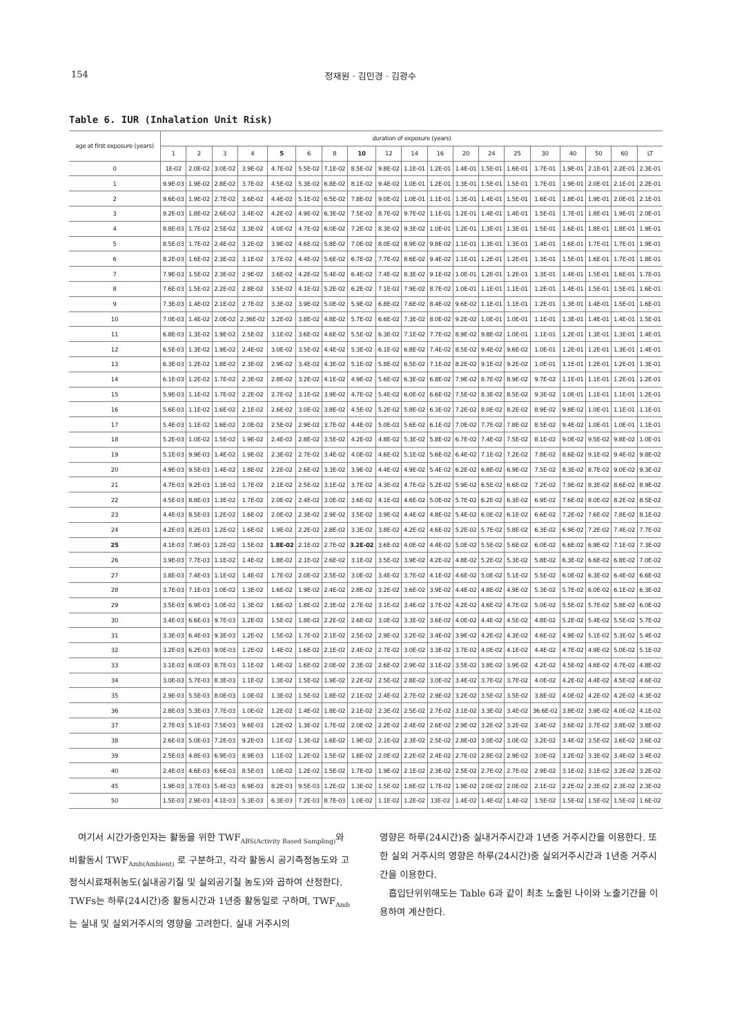154 정재원 · 김민경 · 김광수
Table 6. IUR (Inhalation Unit Risk)
| age at first exposure (years) | duration of exposure (years) | | | | | | | | | | | | | | | | | | |
| --- | --- | --- | --- | --- | --- | --- | --- | --- | --- | --- | --- | --- | --- | --- | --- | --- | --- | --- | --- |
| | 1 | 2 | 3 | 4 | 5 | 6 | 8 | 10 | 12 | 14 | 16 | 20 | 24 | 25 | 30 | 40 | 50 | 60 | LT |
| 0 | 1E-02 | 2.0E-02 | 3.0E-02 | 3.9E-02 | 4.7E-02 | 5.5E-02 | 7.1E-02 | 8.5E-02 | 9.8E-02 | 1.1E-01 | 1.2E-01 | 1.4E-01 | 1.5E-01 | 1.6E-01 | 1.7E-01 | 1.9E-01 | 2.1E-01 | 2.2E-01 | 2.3E-01 |
| 1 | 9.9E-03 | 1.9E-02 | 2.8E-02 | 3.7E-02 | 4.5E-02 | 5.3E-02 | 6.8E-02 | 8.1E-02 | 9.4E-02 | 1.0E-01 | 1.2E-01 | 1.3E-01 | 1.5E-01 | 1.5E-01 | 1.7E-01 | 1.9E-01 | 2.0E-01 | 2.1E-01 | 2.2E-01 |
| 2 | 9.6E-03 | 1.9E-02 | 2.7E-02 | 3.6E-02 | 4.4E-02 | 5.1E-02 | 6.5E-02 | 7.8E-02 | 9.0E-02 | 1.0E-01 | 1.1E-01 | 1.3E-01 | 1.4E-01 | 1.5E-01 | 1.6E-01 | 1.8E-01 | 1.9E-01 | 2.0E-01 | 2.1E-01 |
| 3 | 9.2E-03 | 1.8E-02 | 2.6E-02 | 3.4E-02 | 4.2E-02 | 4.9E-02 | 6.3E-02 | 7.5E-02 | 8.7E-02 | 9.7E-02 | 1.1E-01 | 1.2E-01 | 1.4E-01 | 1.4E-01 | 1.5E-01 | 1.7E-01 | 1.8E-01 | 1.9E-01 | 2.0E-01 |
| 4 | 8.8E-03 | 1.7E-02 | 2.5E-02 | 3.3E-02 | 4.0E-02 | 4.7E-02 | 6.0E-02 | 7.2E-02 | 8.3E-02 | 9.3E-02 | 1.0E-01 | 1.2E-01 | 1.3E-01 | 1.3E-01 | 1.5E-01 | 1.6E-01 | 1.8E-01 | 1.8E-01 | 1.9E-01 |
| 5 | 8.5E-03 | 1.7E-02 | 2.4E-02 | 3.2E-02 | 3.9E-02 | 4.6E-02 | 5.8E-02 | 7.0E-02 | 8.0E-02 | 8.9E-02 | 9.8E-02 | 1.1E-01 | 1.3E-01 | 1.3E-01 | 1.4E-01 | 1.6E-01 | 1.7E-01 | 1.7E-01 | 1.9E-01 |
| 6 | 8.2E-03 | 1.6E-02 | 2.3E-02 | 3.1E-02 | 3.7E-02 | 4.4E-02 | 5.6E-02 | 6.7E-02 | 7.7E-02 | 8.6E-02 | 9.4E-02 | 1.1E-01 | 1.2E-01 | 1.2E-01 | 1.3E-01 | 1.5E-01 | 1.6E-01 | 1.7E-01 | 1.8E-01 |
| 7 | 7.9E-03 | 1.5E-02 | 2.3E-02 | 2.9E-02 | 3.6E-02 | 4.2E-02 | 5.4E-02 | 6.4E-02 | 7.4E-02 | 8.3E-02 | 9.1E-02 | 1.0E-01 | 1.2E-01 | 1.2E-01 | 1.3E-01 | 1.4E-01 | 1.5E-01 | 1.6E-01 | 1.7E-01 |
| 8 | 7.6E-03 | 1.5E-02 | 2.2E-02 | 2.8E-02 | 3.5E-02 | 4.1E-02 | 5.2E-02 | 6.2E-02 | 7.1E-02 | 7.9E-02 | 8.7E-02 | 1.0E-01 | 1.1E-01 | 1.1E-01 | 1.2E-01 | 1.4E-01 | 1.5E-01 | 1.5E-01 | 1.6E-01 |
| 9 | 7.3E-03 | 1.4E-02 | 2.1E-02 | 2.7E-02 | 3.3E-02 | 3.9E-02 | 5.0E-02 | 5.9E-02 | 6.8E-02 | 7.6E-02 | 8.4E-02 | 9.6E-02 | 1.1E-01 | 1.1E-01 | 1.2E-01 | 1.3E-01 | 1.4E-01 | 1.5E-01 | 1.6E-01 |
| 10 | 7.0E-03 | 1.4E-02 | 2.0E-02 | 2.36E-02 | 3.2E-02 | 3.8E-02 | 4.8E-02 | 5.7E-02 | 6.6E-02 | 7.3E-02 | 8.0E-02 | 9.2E-02 | 1.0E-01 | 1.0E-01 | 1.1E-01 | 1.3E-01 | 1.4E-01 | 1.4E-01 | 1.5E-01 |
| 11 | 6.8E-03 | 1.3E-02 | 1.9E-02 | 2.5E-02 | 3.1E-02 | 3.6E-02 | 4.6E-02 | 5.5E-02 | 6.3E-02 | 7.1E-02 | 7.7E-02 | 8.9E-02 | 9.8E-02 | 1.0E-01 | 1.1E-01 | 1.2E-01 | 1.3E-01 | 1.3E-01 | 1.4E-01 |
| 12 | 6.5E-03 | 1.3E-02 | 1.9E-02 | 2.4E-02 | 3.0E-02 | 3.5E-02 | 4.4E-02 | 5.3E-02 | 6.1E-02 | 6.8E-02 | 7.4E-02 | 8.5E-02 | 9.4E-02 | 9.6E-02 | 1.0E-01 | 1.2E-01 | 1.2E-01 | 1.3E-01 | 1.4E-01 |
| 13 | 6.3E-03 | 1.2E-02 | 1.8E-02 | 2.3E-02 | 2.9E-02 | 3.4E-02 | 4.3E-02 | 5.1E-02 | 5.8E-02 | 6.5E-02 | 7.1E-02 | 8.2E-02 | 9.1E-02 | 9.2E-02 | 1.0E-01 | 1.1E-01 | 1.2E-01 | 1.2E-01 | 1.3E-01 |
| 14 | 6.1E-03 | 1.2E-02 | 1.7E-02 | 2.3E-02 | 2.8E-02 | 3.2E-02 | 4.1E-02 | 4.9E-02 | 5.6E-02 | 6.3E-02 | 6.8E-02 | 7.9E-02 | 8.7E-02 | 8.9E-02 | 9.7E-02 | 1.1E-01 | 1.1E-01 | 1.2E-01 | 1.2E-01 |
| 15 | 5.9E-03 | 1.1E-02 | 1.7E-02 | 2.2E-02 | 2.7E-02 | 3.1E-02 | 3.9E-02 | 4.7E-02 | 5.4E-02 | 6.0E-02 | 6.6E-02 | 7.5E-02 | 8.3E-02 | 8.5E-02 | 9.3E-02 | 1.0E-01 | 1.1E-01 | 1.1E-01 | 1.2E-01 |
| 16 | 5.6E-03 | 1.1E-02 | 1.6E-02 | 2.1E-02 | 2.6E-02 | 3.0E-02 | 3.8E-02 | 4.5E-02 | 5.2E-02 | 5.8E-02 | 6.3E-02 | 7.2E-02 | 8.0E-02 | 8.2E-02 | 8.9E-02 | 9.8E-02 | 1.0E-01 | 1.1E-01 | 1.1E-01 |
| 17 | 5.4E-03 | 1.1E-02 | 1.6E-02 | 2.0E-02 | 2.5E-02 | 2.9E-02 | 3.7E-02 | 4.4E-02 | 5.0E-02 | 5.6E-02 | 6.1E-02 | 7.0E-02 | 7.7E-02 | 7.8E-02 | 8.5E-02 | 9.4E-02 | 1.0E-01 | 1.0E-01 | 1.1E-01 |
| 18 | 5.2E-03 | 1.0E-02 | 1.5E-02 | 1.9E-02 | 2.4E-02 | 2.8E-02 | 3.5E-02 | 4.2E-02 | 4.8E-02 | 5.3E-02 | 5.8E-02 | 6.7E-02 | 7.4E-02 | 7.5E-02 | 8.1E-02 | 9.0E-02 | 9.5E-02 | 9.8E-02 | 1.0E-01 |
| 19 | 5.1E-03 | 9.9E-03 | 1.4E-02 | 1.9E-02 | 2.3E-02 | 2.7E-02 | 3.4E-02 | 4.0E-02 | 4.6E-02 | 5.1E-02 | 5.6E-02 | 6.4E-02 | 7.1E-02 | 7.2E-02 | 7.8E-02 | 8.6E-02 | 9.1E-02 | 9.4E-02 | 9.8E-02 |
| 20 | 4.9E-03 | 9.5E-03 | 1.4E-02 | 1.8E-02 | 2.2E-02 | 2.6E-02 | 3.3E-02 | 3.9E-02 | 4.4E-02 | 4.9E-02 | 5.4E-02 | 6.2E-02 | 6.8E-02 | 6.9E-02 | 7.5E-02 | 8.3E-02 | 8.7E-02 | 9.0E-02 | 9.3E-02 |
| 21 | 4.7E-03 | 9.2E-03 | 1.3E-02 | 1.7E-02 | 2.1E-02 | 2.5E-02 | 3.1E-02 | 3.7E-02 | 4.3E-02 | 4.7E-02 | 5.2E-02 | 5.9E-02 | 6.5E-02 | 6.6E-02 | 7.2E-02 | 7.9E-02 | 8.3E-02 | 8.6E-02 | 8.9E-02 |
| 22 | 4.5E-03 | 8.8E-03 | 1.3E-02 | 1.7E-02 | 2.0E-02 | 2.4E-02 | 3.0E-02 | 3.6E-02 | 4.1E-02 | 4.6E-02 | 5.0E-02 | 5.7E-02 | 6.2E-02 | 6.3E-02 | 6.9E-02 | 7.6E-02 | 8.0E-02 | 8.2E-02 | 8.5E-02 |
| 23 | 4.4E-03 | 8.5E-03 | 1.2E-02 | 1.6E-02 | 2.0E-02 | 2.3E-02 | 2.9E-02 | 3.5E-02 | 3.9E-02 | 4.4E-02 | 4.8E-02 | 5.4E-02 | 6.0E-02 | 6.1E-02 | 6.6E-02 | 7.2E-02 | 7.6E-02 | 7.8E-02 | 8.1E-02 |
| 24 | 4.2E-03 | 8.2E-03 | 1.2E-02 | 1.6E-02 | 1.9E-02 | 2.2E-02 | 2.8E-02 | 3.3E-02 | 3.8E-02 | 4.2E-02 | 4.6E-02 | 5.2E-02 | 5.7E-02 | 5.8E-02 | 6.3E-02 | 6.9E-02 | 7.2E-02 | 7.4E-02 | 7.7E-02 |
| 25 | 4.1E-03 | 7.9E-03 | 1.2E-02 | 1.5E-02 | 1.8E-02 | 2.1E-02 | 2.7E-02 | 3.2E-02 | 3.6E-02 | 4.0E-02 | 4.4E-02 | 5.0E-02 | 5.5E-02 | 5.6E-02 | 6.0E-02 | 6.6E-02 | 6.9E-02 | 7.1E-02 | 7.3E-02 |
| 26 | 3.9E-03 | 7.7E-03 | 1.1E-02 | 1.4E-02 | 1.8E-02 | 2.1E-02 | 2.6E-02 | 3.1E-02 | 3.5E-02 | 3.9E-02 | 4.2E-02 | 4.8E-02 | 5.2E-02 | 5.3E-02 | 5.8E-02 | 6.3E-02 | 6.6E-02 | 6.8E-02 | 7.0E-02 |
| 27 | 3.8E-03 | 7.4E-03 | 1.1E-02 | 1.4E-02 | 1.7E-02 | 2.0E-02 | 2.5E-02 | 3.0E-02 | 3.4E-02 | 3.7E-02 | 4.1E-02 | 4.6E-02 | 5.0E-02 | 5.1E-02 | 5.5E-02 | 6.0E-02 | 6.3E-02 | 6.4E-02 | 6.6E-02 |
| 28 | 3.7E-03 | 7.1E-03 | 1.0E-02 | 1.3E-02 | 1.6E-02 | 1.9E-02 | 2.4E-02 | 2.8E-02 | 3.2E-02 | 3.6E-02 | 3.9E-02 | 4.4E-02 | 4.8E-02 | 4.9E-02 | 5.3E-02 | 5.7E-02 | 6.0E-02 | 6.1E-02 | 6.3E-02 |
| 29 | 3.5E-03 | 6.9E-03 | 1.0E-02 | 1.3E-02 | 1.6E-02 | 1.8E-02 | 2.3E-02 | 2.7E-02 | 3.1E-02 | 3.4E-02 | 3.7E-02 | 4.2E-02 | 4.6E-02 | 4.7E-02 | 5.0E-02 | 5.5E-02 | 5.7E-02 | 5.8E-02 | 6.0E-02 |
| 30 | 3.4E-03 | 6.6E-03 | 9.7E-03 | 1.2E-02 | 1.5E-02 | 1.8E-02 | 2.2E-02 | 2.6E-02 | 3.0E-02 | 3.3E-02 | 3.6E-02 | 4.0E-02 | 4.4E-02 | 4.5E-02 | 4.8E-02 | 5.2E-02 | 5.4E-02 | 5.5E-02 | 5.7E-02 |
| 31 | 3.3E-03 | 6.4E-03 | 9.3E-03 | 1.2E-02 | 1.5E-02 | 1.7E-02 | 2.1E-02 | 2.5E-02 | 2.9E-02 | 3.2E-02 | 3.4E-02 | 3.9E-02 | 4.2E-02 | 4.3E-02 | 4.6E-02 | 4.9E-02 | 5.1E-02 | 5.3E-02 | 5.4E-02 |
| 32 | 3.2E-03 | 6.2E-03 | 9.0E-03 | 1.2E-02 | 1.4E-02 | 1.6E-02 | 2.1E-02 | 2.4E-02 | 2.7E-02 | 3.0E-02 | 3.3E-02 | 3.7E-02 | 4.0E-02 | 4.1E-02 | 4.4E-02 | 4.7E-02 | 4.9E-02 | 5.0E-02 | 5.1E-02 |
| 33 | 3.1E-03 | 6.0E-03 | 8.7E-03 | 1.1E-02 | 1.4E-02 | 1.6E-02 | 2.0E-02 | 2.3E-02 | 2.6E-02 | 2.9E-02 | 3.1E-02 | 3.5E-02 | 3.8E-02 | 3.9E-02 | 4.2E-02 | 4.5E-02 | 4.6E-02 | 4.7E-02 | 4.8E-02 |
| 34 | 3.0E-03 | 5.7E-03 | 8.3E-03 | 1.1E-02 | 1.3E-02 | 1.5E-02 | 1.9E-02 | 2.2E-02 | 2.5E-02 | 2.8E-02 | 3.0E-02 | 3.4E-02 | 3.7E-02 | 3.7E-02 | 4.0E-02 | 4.2E-02 | 4.4E-02 | 4.5E-02 | 4.6E-02 |
| 35 | 2.9E-03 | 5.5E-03 | 8.0E-03 | 1.0E-02 | 1.3E-02 | 1.5E-02 | 1.8E-02 | 2.1E-02 | 2.4E-02 | 2.7E-02 | 2.9E-02 | 3.2E-02 | 3.5E-02 | 3.5E-02 | 3.8E-02 | 4.0E-02 | 4.2E-02 | 4.2E-02 | 4.3E-02 |
| 36 | 2.8E-03 | 5.3E-03 | 7.7E-03 | 1.0E-02 | 1.2E-02 | 1.4E-02 | 1.8E-02 | 2.1E-02 | 2.3E-02 | 2.5E-02 | 2.7E-02 | 3.1E-02 | 3.3E-02 | 3.4E-02 | 36.6E-02 | 3.8E-02 | 3.9E-02 | 4.0E-02 | 4.1E-02 |
| 37 | 2.7E-03 | 5.1E-03 | 7.5E-03 | 9.6E-03 | 1.2E-02 | 1.3E-02 | 1.7E-02 | 2.0E-02 | 2.2E-02 | 2.4E-02 | 2.6E-02 | 2.9E-02 | 3.2E-02 | 3.2E-02 | 3.4E-02 | 3.6E-02 | 3.7E-02 | 3.8E-02 | 3.8E-02 |
| 38 | 2.6E-03 | 5.0E-03 | 7.2E-03 | 9.2E-03 | 1.1E-02 | 1.3E-02 | 1.6E-02 | 1.9E-02 | 2.1E-02 | 2.3E-02 | 2.5E-02 | 2.8E-02 | 3.0E-02 | 3.0E-02 | 3.2E-02 | 3.4E-02 | 3.5E-02 | 3.6E-02 | 3.6E-02 |
| 39 | 2.5E-03 | 4.8E-03 | 6.9E-03 | 8.9E-03 | 1.1E-02 | 1.2E-02 | 1.5E-02 | 1.8E-02 | 2.0E-02 | 2.2E-02 | 2.4E-02 | 2.7E-02 | 2.8E-02 | 2.9E-02 | 3.0E-02 | 3.2E-02 | 3.3E-02 | 3.4E-02 | 3.4E-02 |
| 40 | 2.4E-03 | 4.6E-03 | 6.6E-03 | 8.5E-03 | 1.0E-02 | 1.2E-02 | 1.5E-02 | 1.7E-02 | 1.9E-02 | 2.1E-02 | 2.3E-02 | 2.5E-02 | 2.7E-02 | 2.7E-02 | 2.9E-02 | 3.1E-02 | 3.1E-02 | 3.2E-02 | 3.2E-02 |
| 45 | 1.9E-03 | 3.7E-03 | 5.4E-03 | 6.9E-03 | 8.2E-03 | 9.5E-03 | 1.2E-02 | 1.3E-02 | 1.5E-02 | 1.6E-02 | 1.7E-02 | 1.9E-02 | 2.0E-02 | 2.0E-02 | 2.1E-02 | 2.2E-02 | 2.3E-02 | 2.3E-02 | 2.3E-02 |
| 50 | 1.5E-03 | 2.9E-03 | 4.1E-03 | 5.3E-03 | 6.3E-03 | 7.2E-03 | 8.7E-03 | 1.0E-02 | 1.1E-02 | 1.2E-02 | 13E-02 | 1.4E-02 | 1.4E-02 | 1.4E-02 | 1.5E-02 | 1.5E-02 | 1.5E-02 | 1.5E-02 | 1.6E-02 |
여기서 시간가중인자는 활동을 위한 TWF<sub>ABS(Activity Based Sampling)</sub>와 비활동시 TWF<sub>Amb(Ambient)</sub> 로 구분하고, 각각 활동시 공기측정농도와 고정식시료채취농도(실내공기질 및 실외공기질 농도)와 곱하여 산정한다. TWFs는 하루(24시간)중 활동시간과 1년중 활동일로 구하며, TWF<sub>Amb</sub>는 실내 및 실외거주시의 영향을 고려한다. 실내 거주시의
영향은 하루(24시간)중 실내거주시간과 1년중 거주시간을 이용한다. 또한 실외 거주시의 영향은 하루(24시간)중 실외거주시간과 1년중 거주시간을 이용한다.
흡입단위위해도는 Table 6과 같이 최초 노출된 나이와 노출기간을 이용하여 계산한다.